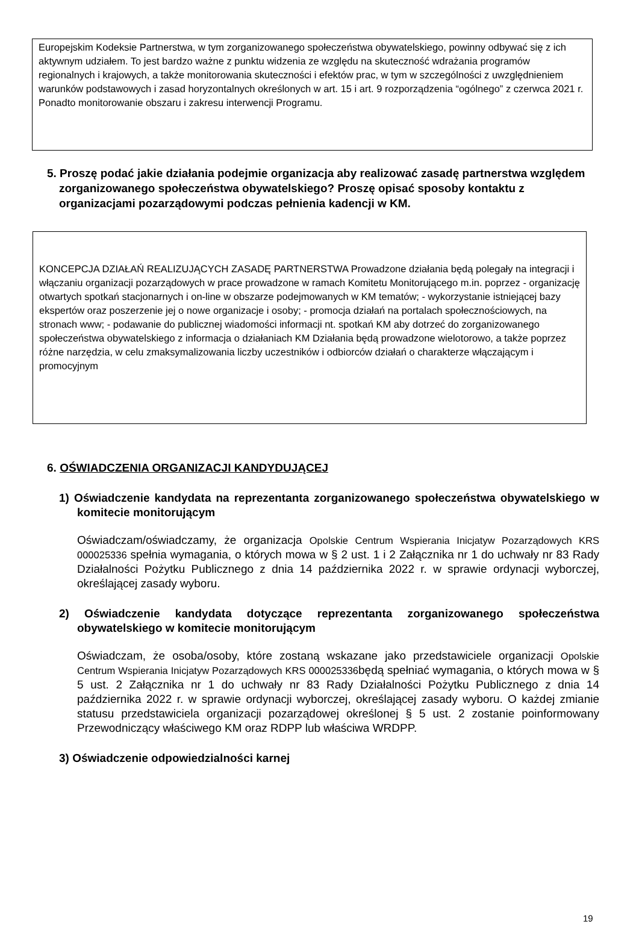Europejskim Kodeksie Partnerstwa, w tym zorganizowanego społeczeństwa obywatelskiego, powinny odbywać się z ich aktywnym udziałem. To jest bardzo ważne z punktu widzenia ze względu na skuteczność wdrażania programów regionalnych i krajowych, a także monitorowania skuteczności i efektów prac, w tym w szczególności z uwzględnieniem warunków podstawowych i zasad horyzontalnych określonych w art. 15 i art. 9 rozporządzenia “ogólnego” z czerwca 2021 r. Ponadto monitorowanie obszaru i zakresu interwencji Programu.
5. Proszę podać jakie działania podejmie organizacja aby realizować zasadę partnerstwa względem zorganizowanego społeczeństwa obywatelskiego? Proszę opisać sposoby kontaktu z organizacjami pozarządowymi podczas pełnienia kadencji w KM.
KONCEPCJA DZIAŁAŃ REALIZUJĄCYCH ZASADĘ PARTNERSTWA Prowadzone działania będą polegały na integracji i włączaniu organizacji pozarządowych w prace prowadzone w ramach Komitetu Monitorującego m.in. poprzez - organizację otwartych spotkań stacjonarnych i on-line w obszarze podejmowanych w KM tematów; - wykorzystanie istniejącej bazy ekspertów oraz poszerzenie jej o nowe organizacje i osoby; - promocja działań na portalach społecznościowych, na stronach www; - podawanie do publicznej wiadomości informacji nt. spotkań KM aby dotrzeć do zorganizowanego społeczeństwa obywatelskiego z informacja o działaniach KM Działania będą prowadzone wielotorowo, a także poprzez różne narzędzia, w celu zmaksymalizowania liczby uczestników i odbiorców działań o charakterze włączającym i promocyjnym
6. OŚWIADCZENIA ORGANIZACJI KANDYDUJĄCEJ
1) Oświadczenie kandydata na reprezentanta zorganizowanego społeczeństwa obywatelskiego w komitecie monitorującym
Oświadczam/oświadczamy, że organizacja Opolskie Centrum Wspierania Inicjatyw Pozarządowych KRS 000025336 spełnia wymagania, o których mowa w § 2 ust. 1 i 2 Załącznika nr 1 do uchwały nr 83 Rady Działalności Pożytku Publicznego z dnia 14 października 2022 r. w sprawie ordynacji wyborczej, określającej zasady wyboru.
2) Oświadczenie kandydata dotyczące reprezentanta zorganizowanego społeczeństwa obywatelskiego w komitecie monitorującym
Oświadczam, że osoba/osoby, które zostaną wskazane jako przedstawiciele organizacji Opolskie Centrum Wspierania Inicjatyw Pozarządowych KRS 000025336będą spełniać wymagania, o których mowa w § 5 ust. 2 Załącznika nr 1 do uchwały nr 83 Rady Działalności Pożytku Publicznego z dnia 14 października 2022 r. w sprawie ordynacji wyborczej, określającej zasady wyboru. O każdej zmianie statusu przedstawiciela organizacji pozarządowej określonej § 5 ust. 2 zostanie poinformowany Przewodniczący właściwego KM oraz RDPP lub właściwa WRDPP.
3) Oświadczenie odpowiedzialności karnej
19